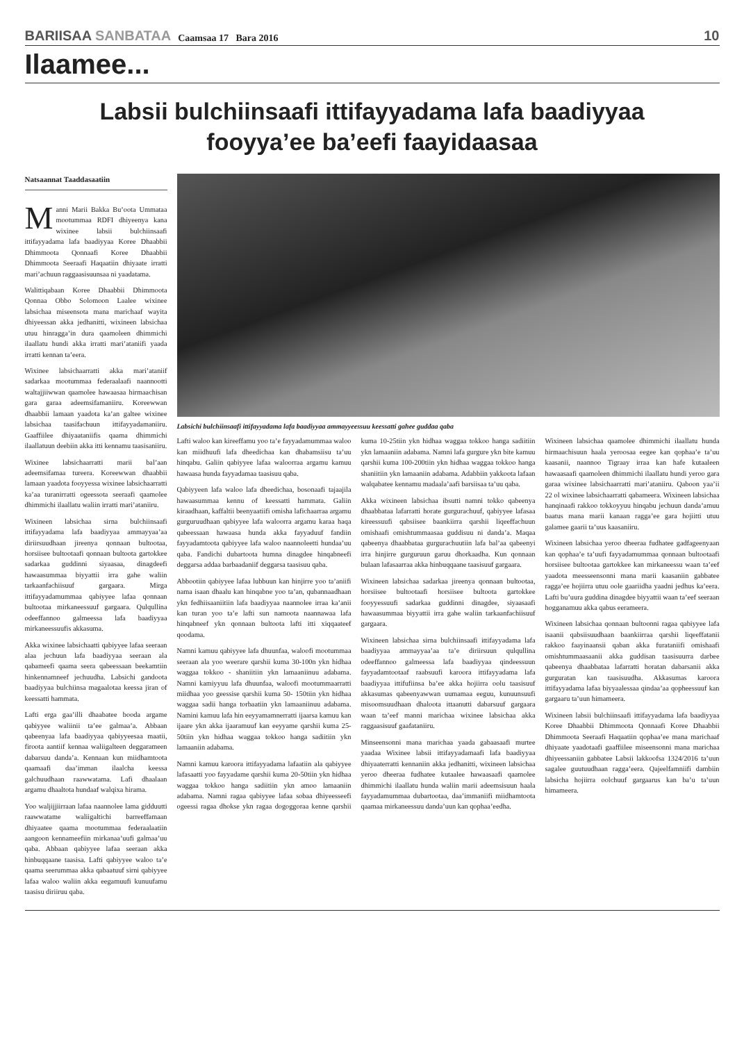BARIISAA SANBATAA
Caamsaa 17 Bara 2016
10
Ilaamee...
Labsii bulchiinsaafi ittifayyadama lafa baadiyyaa
fooyya’ee ba’eefi faayidaasaa
Natsaannat Taaddasaatiin
Manni Marii Bakka Bu’oota Ummataa mootummaa RDFI dhiyeenya kana wixinee labsii bulchiinsaafi ittifayyadama lafa baadiyyaa Koree Dhaabbii Dhimmoota Qonnaafi Koree Dhaabbii Dhimmoota Seeraafi Haqaatiin dhiyaate irratti mari’achuun raggaasisuunsaa ni yaadatama.
Walittiqabaan Koree Dhaabbii Dhimmoota Qonnaa Obbo Solomoon Laalee wixinee labsichaa miseensota mana marichaaf wayita dhiyeessan akka jedhanitti, wixineen labsichaa utuu hinragga’in dura qaamoleen dhimmichi ilaallatu hundi akka irratti mari’ataniifi yaada irratti kennan ta’eera.
Wixinee labsichaarratti akka mari’ataniif sadarkaa mootummaa federaalaafi naannootti waltajjiiwwan qaamolee hawaasaa hirmaachisan gara garaa adeemsifamaniiru. Koreewwan dhaabbii lamaan yaadota ka’an galtee wixinee labsichaa taasifachuun ittifayyadamaniiru. Gaaffiilee dhiyaataniifis qaama dhimmichi ilaallatuun deebiin akka itti kennamu taasisaniiru.
Wixinee labsichaarratti marii bal’aan adeemsifamaa tureera. Koreewwan dhaabbii lamaan yaadota fooyyessa wixinee labsichaarratti ka’aa turanirratti ogeessota seeraafi qaamolee dhimmichi ilaallatu waliin irratti mari’ataniiru.
Wixineen labsichaa sirna bulchiinsaafi ittifayyadama lafa baadiyyaa ammayyaa’aa diriirsuudhaan jireenya qonnaan bultootaa, horsiisee bultootaafi qonnaan bultoota gartokkee sadarkaa guddinni siyaasaa, dinagdeefi hawaasummaa biyyattii irra gahe waliin tarkaanfachiisuuf gargaara. Mirga ittifayyadamummaa qabiyyee lafaa qonnaan bultootaa mirkaneessuuf gargaara. Qulqullina odeeffannoo galmeessa lafa baadiyyaa mirkaneessuufis akkasuma.
Akka wixinee labsichaatti qabiyyee lafaa seeraan alaa jechuun lafa baadiyyaa seeraan ala qabameefi qaama seera qabeessaan beekamtiin hinkennamneef jechuudha. Labsichi gandoota baadiyyaa bulchiinsa magaalotaa keessa jiran of keessatti hammata.
Lafti erga gaa’illi dhaabatee booda argame qabiyyee waliinii ta’ee galmaa’a. Abbaan qabeenyaa lafa baadiyyaa qabiyyeesaa maatii, firoota aantiif kennaa waliigalteen deggarameen dabarsuu danda’a. Kennaan kun miidhamtoota qaamaafi daa’imman ilaalcha keessa galchuudhaan raawwatama. Lafi dhaalaan argamu dhaaltota hundaaf walqixa hirama.
Yoo waljijjiirraan lafaa naannolee lama gidduutti raawwatame waliigaltichi barreeffamaan dhiyaatee qaama mootummaa federaalaatiin aangoon kennameefiin mirkanaa’uufi galmaa’uu qaba. Abbaan qabiyyee lafaa seeraan akka hinbuqqaane taasisa. Lafti qabiyyee waloo ta’e qaama seerummaa akka qabaatuuf sirni qabiyyee lafaa waloo waliin akka eegamuufi kunuufamu taasisu diriiruu qaba.
Labsichi bulchiinsaafi ittifayyadama lafa baadiyyaa ammayyeessuu keessatti gahee guddaa qaba
Lafti waloo kan kireeffamu yoo ta’e fayyadamummaa waloo kan miidhuufi lafa dheedichaa kan dhabamsiisu ta’uu hinqabu. Galiin qabiyyee lafaa waloorraa argamu kamuu hawaasa hunda fayyadamaa taasisuu qaba.
Qabiyyeen lafa waloo lafa dheedichaa, bosonaafi tajaajila hawaasummaa kennu of keessatti hammata. Galiin kiraadhaan, kaffaltii beenyaatiifi omisha lafichaarraa argamu gurguruudhaan qabiyyee lafa waloorra argamu karaa haqa qabeessaan hawaasa hunda akka fayyaduuf fandiin fayyadamtoota qabiyyee lafa waloo naannoleetti hundaa’uu qaba. Fandichi dubartoota humna dinagdee hinqabneefi deggarsa addaa barbaadaniif deggarsa taasisuu qaba.
Abbootiin qabiyyee lafaa lubbuun kan hinjirre yoo ta’aniifi nama isaan dhaalu kan hinqabne yoo ta’an, qubannaadhaan ykn fedhiisaaniitiin lafa baadiyyaa naannolee irraa ka’anii kan turan yoo ta’e lafti sun namoota naannawaa lafa hinqabneef ykn qonnaan bultoota lafti itti xiqqaateef qoodama.
Namni kamuu qabiyyee lafa dhuunfaa, waloofi mootummaa seeraan ala yoo weerare qarshii kuma 30-100n ykn hidhaa waggaa tokkoo - shaniitiin ykn lamaaniinuu adabama. Namni kamiyyuu lafa dhuunfaa, waloofi mootummaarratti miidhaa yoo geessise qarshii kuma 50- 150tiin ykn hidhaa waggaa sadii hanga torbaatiin ykn lamaaniinuu adabama. Namini kamuu lafa hin eeyyamamnerratti ijaarsa kamuu kan ijaare ykn akka ijaaramuuf kan eeyyame qarshii kuma 25-50tiin ykn hidhaa waggaa tokkoo hanga sadiitiin ykn lamaaniin adabama.
Namni kamuu karoora ittifayyadama lafaatiin ala qabiyyee lafasaatti yoo fayyadame qarshii kuma 20-50tiin ykn hidhaa waggaa tokkoo hanga sadiitiin ykn amoo lamaaniin adabama. Namni ragaa qabiyyee lafaa sobaa dhiyeesseefi ogeessi ragaa dhokse ykn ragaa dogoggoraa kenne qarshii kuma 10-25tiin ykn hidhaa waggaa tokkoo hanga sadiitiin ykn lamaaniin adabama. Namni lafa gurgure ykn bite kamuu qarshii kuma 100-200tiin ykn hidhaa waggaa tokkoo hanga shaniitiin ykn lamaaniin adabama. Adabbiin yakkoota lafaan walqabatee kennamu madaala’aafi barsiisaa ta’uu qaba.
Akka wixineen labsichaa ibsutti namni tokko qabeenya dhaabbataa lafarratti horate gurgurachuuf, qabiyyee lafasaa kireessuufi qabsiisee baankiirra qarshii liqeeffachuun omishaafi omishtummaasaa guddisuu ni danda’a. Maqaa qabeenya dhaabbataa gurgurachuutiin lafa bal’aa qabeenyi irra hinjirre gurguruun garuu dhorkaadha. Kun qonnaan bulaan lafasaarraa akka hinbuqqaane taasisuuf gargaara.
Wixineen labsichaa sadarkaa jireenya qonnaan bultootaa, horsiisee bultootaafi horsiisee bultoota gartokkee fooyyessuufi sadarkaa guddinni dinagdee, siyaasaafi hawaasummaa biyyattii irra gahe waliin tarkaanfachiisuuf gargaara.
Wixineen labsichaa sirna bulchiinsaafi ittifayyadama lafa baadiyyaa ammayyaa’aa ta’e diriirsuun qulqullina odeeffannoo galmeessa lafa baadiyyaa qindeessuun fayyadamtootaaf raabsuufi karoora ittifayyadama lafa baadiyyaa ittifufiinsa ba’ee akka hojiirra oolu taasisuuf akkasumas qabeenyawwan uumamaa eeguu, kunuunsuufi misoomsuudhaan dhaloota ittaanutti dabarsuuf gargaara waan ta’eef manni marichaa wixinee labsichaa akka raggaasisuuf gaafataniiru.
Minseensonni mana marichaa yaada gabaasaafi murtee yaadaa Wixinee labsii ittifayyadamaafi lafa baadiyyaa dhiyaaterratti kennaniin akka jedhanitti, wixineen labsichaa yeroo dheeraa fudhatee kutaalee hawaasaafi qaamolee dhimmichi ilaallatu hunda waliin marii adeemsisuun haala fayyadamummaa dubartootaa, daa’immaniifi miidhamtoota qaamaa mirkaneessuu danda’uun kan qophaa’eedha.
Wixineen labsichaa qaamolee dhimmichi ilaallatu hunda hirmaachisuun haala yeroosaa eegee kan qophaa’e ta’uu kaasanii, naannoo Tigraay irraa kan hafe kutaaleen hawaasaafi qaamoleen dhimmichi ilaallatu hundi yeroo gara garaa wixinee labsichaarratti mari’ataniiru. Qaboon yaa’ii 22 ol wixinee labsichaarratti qabameera. Wixineen labsichaa hanqinaafi rakkoo tokkoyyuu hinqabu jechuun danda’amuu baatus mana marii kanaan ragga’ee gara hojiitti utuu galamee gaarii ta’uus kaasaniiru.
Wixineen labsichaa yeroo dheeraa fudhatee gadfageenyaan kan qophaa’e ta’uufi fayyadamummaa qonnaan bultootaafi horsiisee bultootaa gartokkee kan mirkaneessu waan ta’eef yaadota meesseensonni mana marii kaasaniin gabbatee ragga’ee hojiirra utuu oole gaariidha yaadni jedhus ka’eera. Lafti bu’uura guddina dinagdee biyyattii waan ta’eef seeraan hogganamuu akka qabus eerameera.
Wixineen labsichaa qonnaan bultoonni ragaa qabiyyee lafa isaanii qabsiisuudhaan baankiirraa qarshii liqeeffatanii rakkoo faayinaansii qaban akka furataniifi omishaafi omishtummaasaanii akka guddisan taasisuurra darbee qabeenya dhaabbataa lafarratti horatan dabarsanii akka gurguratan kan taasisuudha. Akkasumas karoora ittifayyadama lafaa biyyaalessaa qindaa’aa qopheessuuf kan gargaaru ta’uun himameera.
Wixineen labsii bulchiinsaafi ittifayyadama lafa baadiyyaa Koree Dhaabbii Dhimmoota Qonnaafi Koree Dhaabbii Dhimmoota Seeraafi Haqaatiin qophaa’ee mana marichaaf dhiyaate yaadotaafi gaaffiilee miseensonni mana marichaa dhiyeessaniin gabbatee Labsii lakkoofsa 1324/2016 ta’uun sagalee guutuudhaan ragga’eera. Qajeelfamniifi dambiin labsicha hojiirra oolchuuf gargaarus kan ba’u ta’uun himameera.